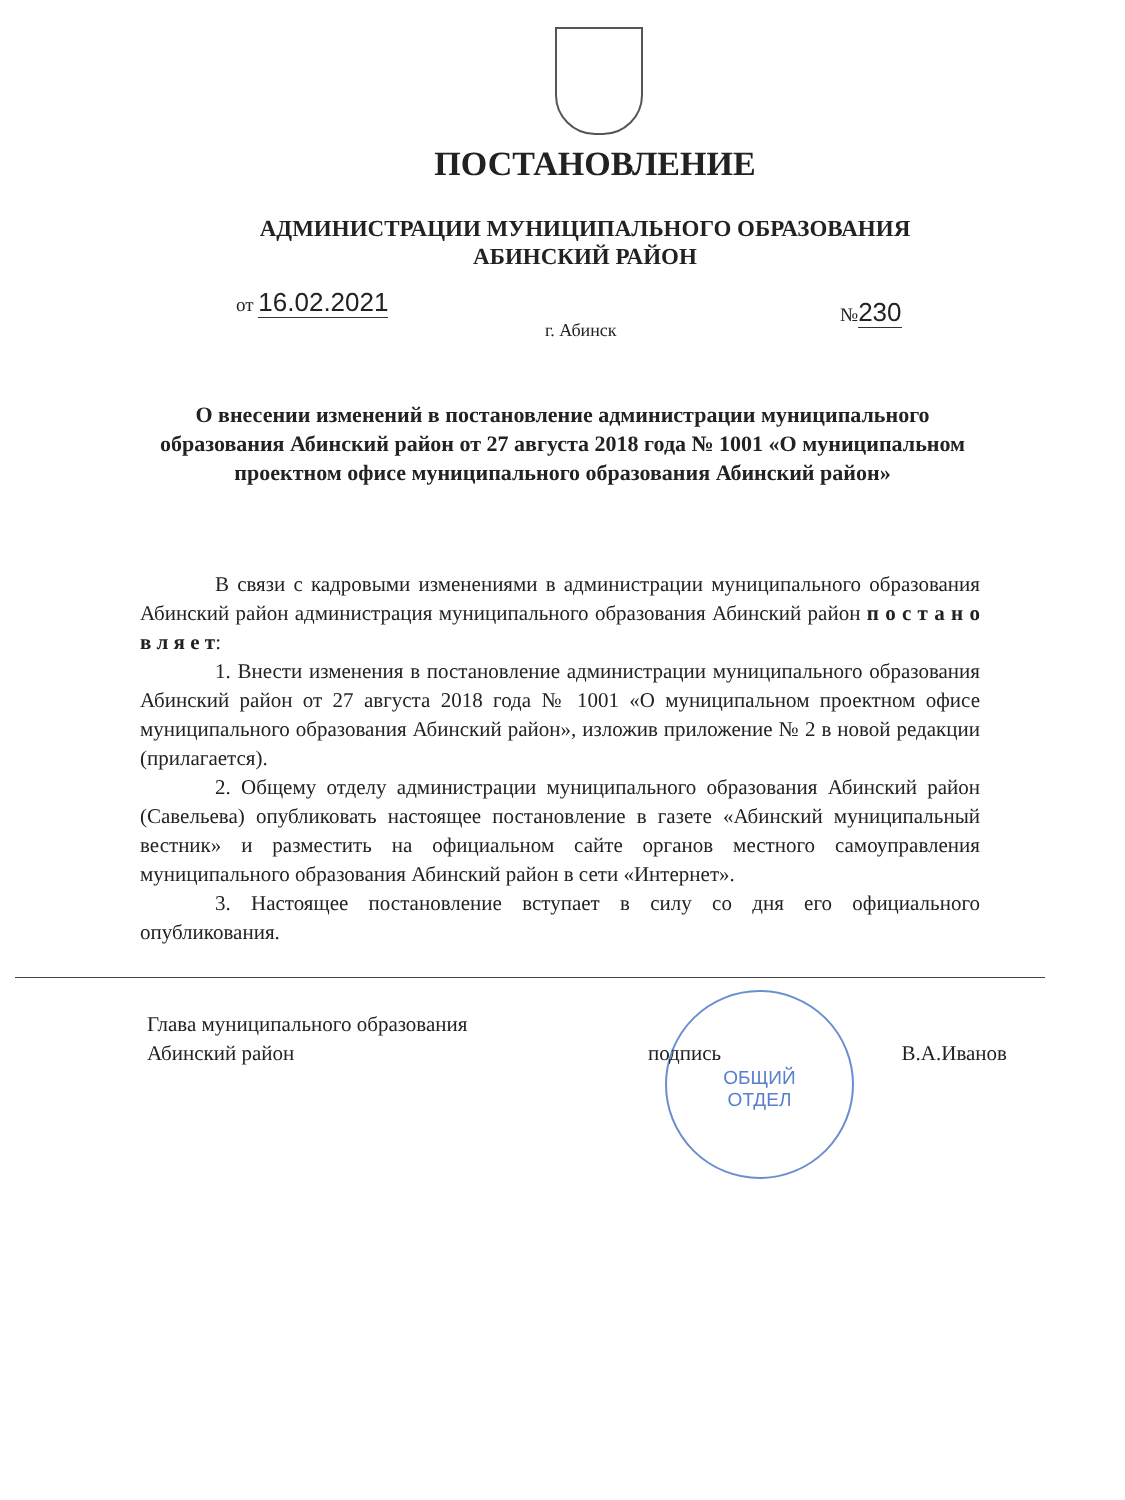ПОСТАНОВЛЕНИЕ
АДМИНИСТРАЦИИ МУНИЦИПАЛЬНОГО ОБРАЗОВАНИЯ
АБИНСКИЙ РАЙОН
от 16.02.2021 №230
г. Абинск
О внесении изменений в постановление администрации муниципального образования Абинский район от 27 августа 2018 года № 1001 «О муниципальном проектном офисе муниципального образования Абинский район»
В связи с кадровыми изменениями в администрации муниципального образования Абинский район администрация муниципального образования Абинский район п о с т а н о в л я е т:
1. Внести изменения в постановление администрации муниципального образования Абинский район от 27 августа 2018 года № 1001 «О муниципальном проектном офисе муниципального образования Абинский район», изложив приложение № 2 в новой редакции (прилагается).
2. Общему отделу администрации муниципального образования Абинский район (Савельева) опубликовать настоящее постановление в газете «Абинский муниципальный вестник» и разместить на официальном сайте органов местного самоуправления муниципального образования Абинский район в сети «Интернет».
3. Настоящее постановление вступает в силу со дня его официального опубликования.
ОБЩИЙ
ОТДЕЛ
Глава муниципального образования
Абинский район
подпись
В.А.Иванов